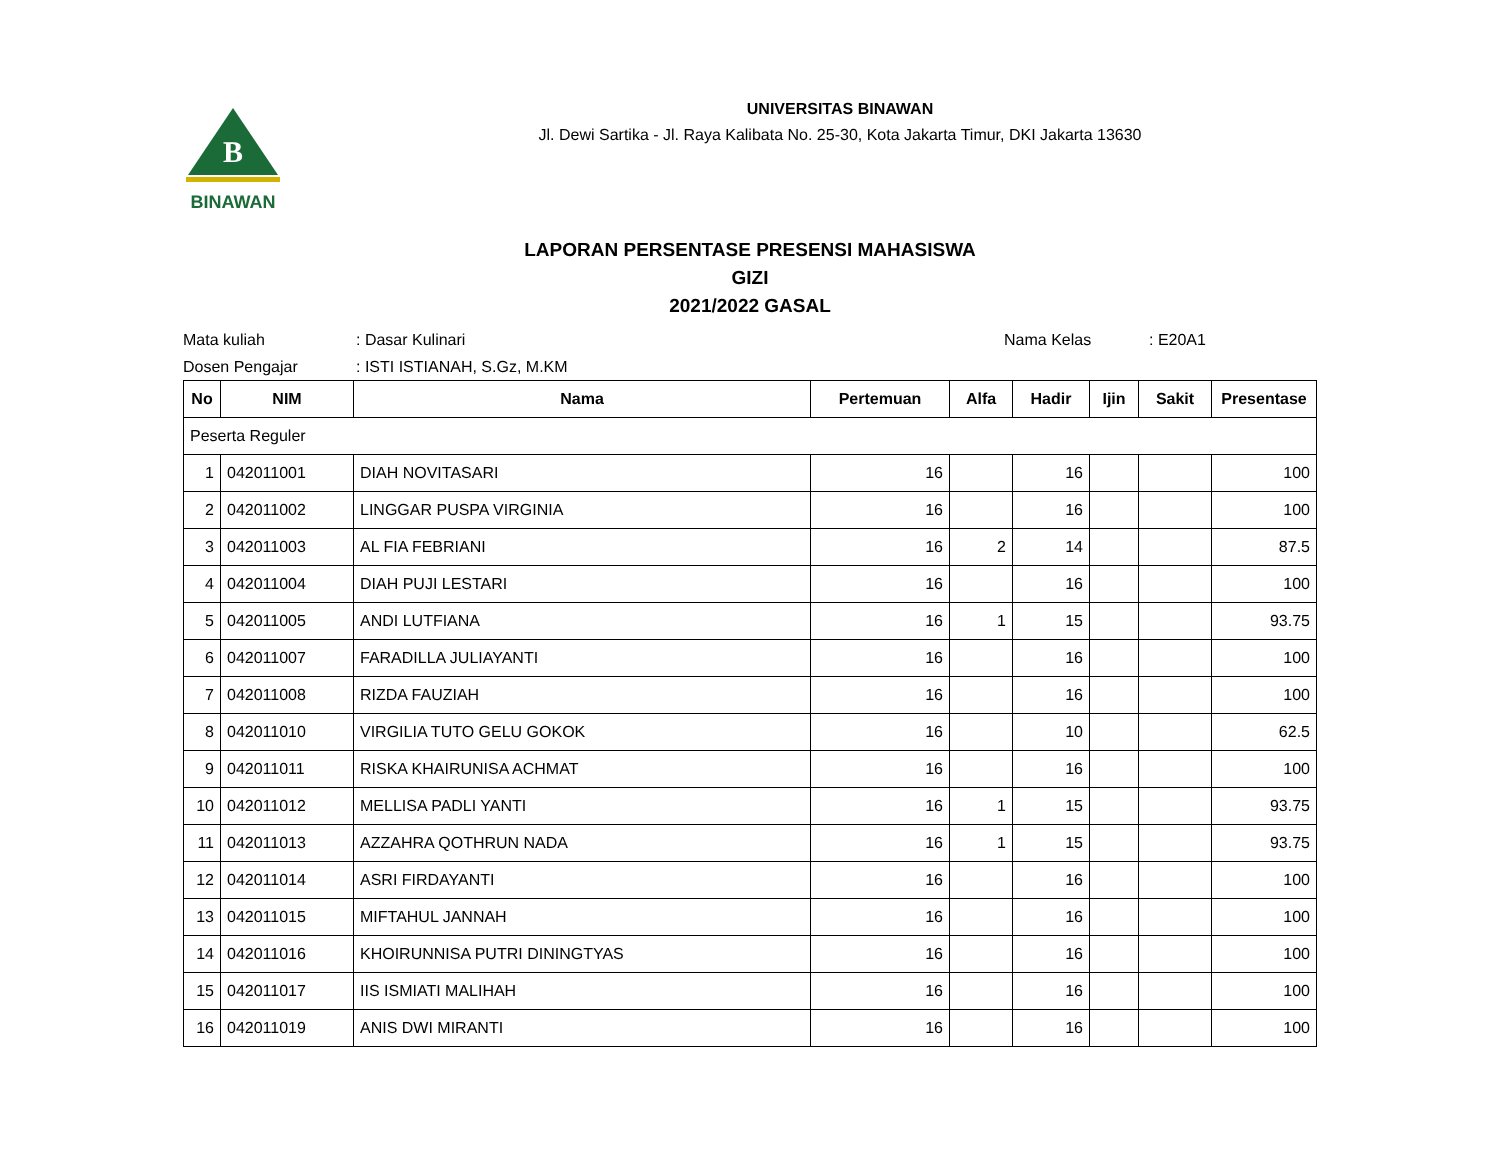B
BINAWAN
UNIVERSITAS BINAWAN
Jl. Dewi Sartika - Jl. Raya Kalibata No. 25-30, Kota Jakarta Timur, DKI Jakarta 13630
LAPORAN PERSENTASE PRESENSI MAHASISWA
GIZI
2021/2022 GASAL
Mata kuliah : Dasar Kulinari Nama Kelas : E20A1
Dosen Pengajar : ISTI ISTIANAH, S.Gz, M.KM
| No | NIM | Nama | Pertemuan | Alfa | Hadir | Ijin | Sakit | Presentase |
| --- | --- | --- | --- | --- | --- | --- | --- | --- |
| Peserta Reguler | | | | | | | | |
| 1 | 042011001 | DIAH NOVITASARI | 16 | | 16 | | | 100 |
| 2 | 042011002 | LINGGAR PUSPA VIRGINIA | 16 | | 16 | | | 100 |
| 3 | 042011003 | AL FIA FEBRIANI | 16 | 2 | 14 | | | 87.5 |
| 4 | 042011004 | DIAH PUJI LESTARI | 16 | | 16 | | | 100 |
| 5 | 042011005 | ANDI LUTFIANA | 16 | 1 | 15 | | | 93.75 |
| 6 | 042011007 | FARADILLA JULIAYANTI | 16 | | 16 | | | 100 |
| 7 | 042011008 | RIZDA FAUZIAH | 16 | | 16 | | | 100 |
| 8 | 042011010 | VIRGILIA TUTO GELU GOKOK | 16 | | 10 | | | 62.5 |
| 9 | 042011011 | RISKA KHAIRUNISA ACHMAT | 16 | | 16 | | | 100 |
| 10 | 042011012 | MELLISA PADLI YANTI | 16 | 1 | 15 | | | 93.75 |
| 11 | 042011013 | AZZAHRA QOTHRUN NADA | 16 | 1 | 15 | | | 93.75 |
| 12 | 042011014 | ASRI FIRDAYANTI | 16 | | 16 | | | 100 |
| 13 | 042011015 | MIFTAHUL JANNAH | 16 | | 16 | | | 100 |
| 14 | 042011016 | KHOIRUNNISA PUTRI DININGTYAS | 16 | | 16 | | | 100 |
| 15 | 042011017 | IIS ISMIATI MALIHAH | 16 | | 16 | | | 100 |
| 16 | 042011019 | ANIS DWI MIRANTI | 16 | | 16 | | | 100 |